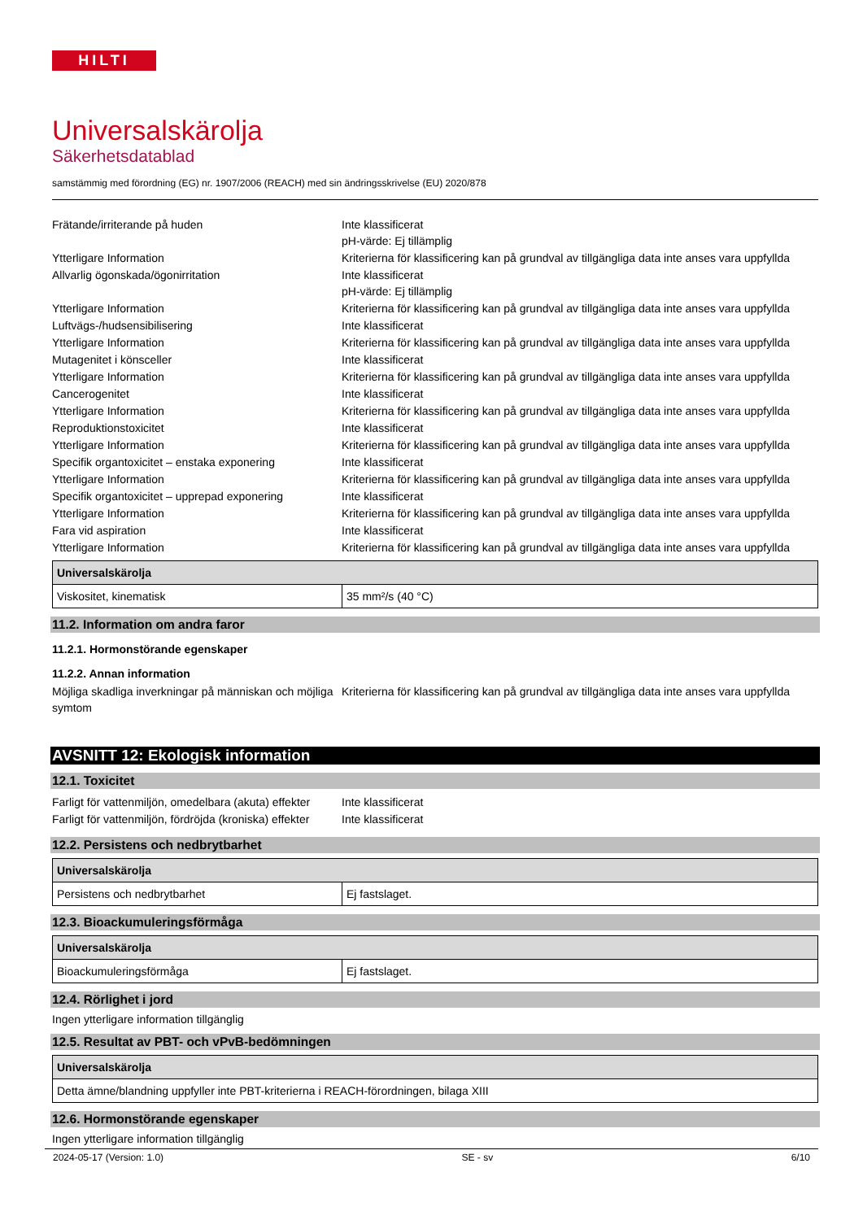HILTI
Universalskärolja
Säkerhetsdatablad
samstämmig med förordning (EG) nr. 1907/2006 (REACH) med sin ändringsskrivelse (EU) 2020/878
Frätande/irriterande på huden Inte klassificerat
pH-värde: Ej tillämplig
Ytterligare Information Kriterierna för klassificering kan på grundval av tillgängliga data inte anses vara uppfyllda
Allvarlig ögonskada/ögonirritation Inte klassificerat
pH-värde: Ej tillämplig
Ytterligare Information Kriterierna för klassificering kan på grundval av tillgängliga data inte anses vara uppfyllda
Luftvägs-/hudsensibilisering Inte klassificerat
Ytterligare Information Kriterierna för klassificering kan på grundval av tillgängliga data inte anses vara uppfyllda
Mutagenitet i könsceller Inte klassificerat
Ytterligare Information Kriterierna för klassificering kan på grundval av tillgängliga data inte anses vara uppfyllda
Cancerogenitet Inte klassificerat
Ytterligare Information Kriterierna för klassificering kan på grundval av tillgängliga data inte anses vara uppfyllda
Reproduktionstoxicitet Inte klassificerat
Ytterligare Information Kriterierna för klassificering kan på grundval av tillgängliga data inte anses vara uppfyllda
Specifik organtoxicitet – enstaka exponering
Inte klassificerat
Ytterligare Information Kriterierna för klassificering kan på grundval av tillgängliga data inte anses vara uppfyllda
Specifik organtoxicitet – upprepad exponering
Inte klassificerat
Ytterligare Information Kriterierna för klassificering kan på grundval av tillgängliga data inte anses vara uppfyllda
Fara vid aspiration Inte klassificerat
Ytterligare Information Kriterierna för klassificering kan på grundval av tillgängliga data inte anses vara uppfyllda
| Universalskärolja | |
| --- | --- |
| Viskositet, kinematisk | 35 mm²/s (40 °C) |
11.2. Information om andra faror
11.2.1. Hormonstörande egenskaper
11.2.2. Annan information
Möjliga skadliga inverkningar på människan och möjliga symtom
Kriterierna för klassificering kan på grundval av tillgängliga data inte anses vara uppfyllda
AVSNITT 12: Ekologisk information
12.1. Toxicitet
Farligt för vattenmiljön, omedelbara (akuta) effekter
Inte klassificerat
Farligt för vattenmiljön, fördröjda (kroniska) effekter
Inte klassificerat
12.2. Persistens och nedbrytbarhet
| Universalskärolja | |
| --- | --- |
| Persistens och nedbrytbarhet | Ej fastslaget. |
12.3. Bioackumuleringsförmåga
| Universalskärolja | |
| --- | --- |
| Bioackumuleringsförmåga | Ej fastslaget. |
12.4. Rörlighet i jord
Ingen ytterligare information tillgänglig
12.5. Resultat av PBT- och vPvB-bedömningen
| Universalskärolja |
| --- |
| Detta ämne/blandning uppfyller inte PBT-kriterierna i REACH-förordningen, bilaga XIII |
12.6. Hormonstörande egenskaper
Ingen ytterligare information tillgänglig
2024-05-17 (Version: 1.0) SE - sv 6/10